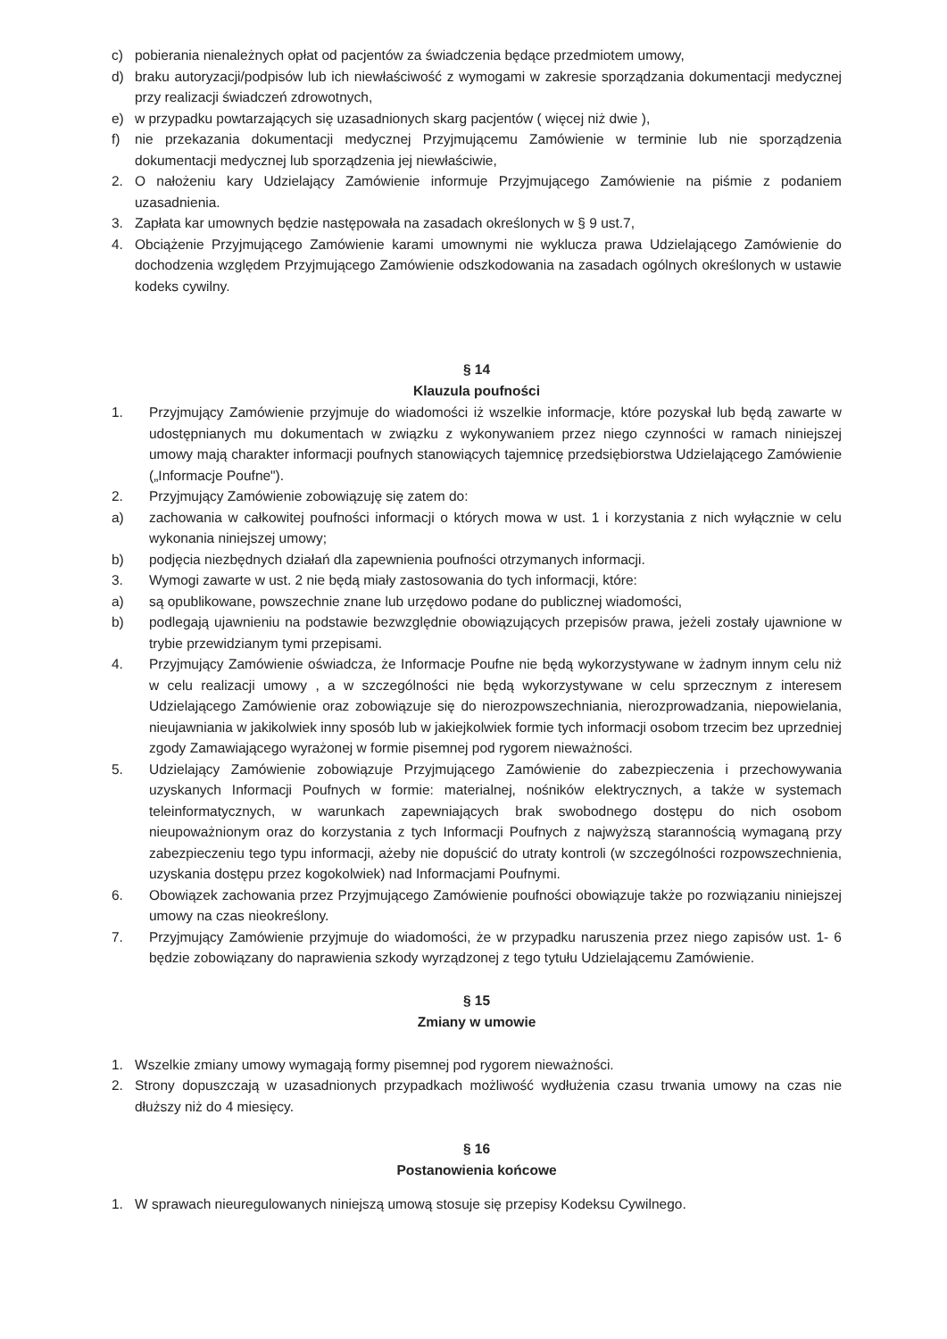c) pobierania nienależnych opłat od pacjentów za świadczenia będące przedmiotem umowy,
d) braku autoryzacji/podpisów lub ich niewłaściwość z wymogami w zakresie sporządzania dokumentacji medycznej przy realizacji świadczeń zdrowotnych,
e) w przypadku powtarzających się uzasadnionych skarg pacjentów ( więcej niż dwie ),
f) nie przekazania dokumentacji medycznej Przyjmującemu Zamówienie w terminie lub nie sporządzenia dokumentacji medycznej lub sporządzenia jej niewłaściwie,
2. O nałożeniu kary Udzielający Zamówienie informuje Przyjmującego Zamówienie na piśmie z podaniem uzasadnienia.
3. Zapłata kar umownych będzie następowała na zasadach określonych w § 9 ust.7,
4. Obciążenie Przyjmującego Zamówienie karami umownymi nie wyklucza prawa Udzielającego Zamówienie do dochodzenia względem Przyjmującego Zamówienie odszkodowania na zasadach ogólnych określonych w ustawie kodeks cywilny.
§ 14
Klauzula poufności
1. Przyjmujący Zamówienie przyjmuje do wiadomości iż wszelkie informacje, które pozyskał lub będą zawarte w udostępnianych mu dokumentach w związku z wykonywaniem przez niego czynności w ramach niniejszej umowy mają charakter informacji poufnych stanowiących tajemnicę przedsiębiorstwa Udzielającego Zamówienie („Informacje Poufne").
2. Przyjmujący Zamówienie zobowiązuję się zatem do:
a) zachowania w całkowitej poufności informacji o których mowa w ust. 1 i korzystania z nich wyłącznie w celu wykonania niniejszej umowy;
b) podjęcia niezbędnych działań dla zapewnienia poufności otrzymanych informacji.
3. Wymogi zawarte w ust. 2 nie będą miały zastosowania do tych informacji, które:
a) są opublikowane, powszechnie znane lub urzędowo podane do publicznej wiadomości,
b) podlegają ujawnieniu na podstawie bezwzględnie obowiązujących przepisów prawa, jeżeli zostały ujawnione w trybie przewidzianym tymi przepisami.
4. Przyjmujący Zamówienie oświadcza, że Informacje Poufne nie będą wykorzystywane w żadnym innym celu niż w celu realizacji umowy , a w szczególności nie będą wykorzystywane w celu sprzecznym z interesem Udzielającego Zamówienie oraz zobowiązuje się do nierozpowszechniania, nierozprowadzania, niepowielania, nieujawniania w jakikolwiek inny sposób lub w jakiejkolwiek formie tych informacji osobom trzecim bez uprzedniej zgody Zamawiającego wyrażonej w formie pisemnej pod rygorem nieważności.
5. Udzielający Zamówienie zobowiązuje Przyjmującego Zamówienie do zabezpieczenia i przechowywania uzyskanych Informacji Poufnych w formie: materialnej, nośników elektrycznych, a także w systemach teleinformatycznych, w warunkach zapewniających brak swobodnego dostępu do nich osobom nieupoważnionym oraz do korzystania z tych Informacji Poufnych z najwyższą starannością wymaganą przy zabezpieczeniu tego typu informacji, ażeby nie dopuścić do utraty kontroli (w szczególności rozpowszechnienia, uzyskania dostępu przez kogokolwiek) nad Informacjami Poufnymi.
6. Obowiązek zachowania przez Przyjmującego Zamówienie poufności obowiązuje także po rozwiązaniu niniejszej umowy na czas nieokreślony.
7. Przyjmujący Zamówienie przyjmuje do wiadomości, że w przypadku naruszenia przez niego zapisów ust. 1- 6 będzie zobowiązany do naprawienia szkody wyrządzonej z tego tytułu Udzielającemu Zamówienie.
§ 15
Zmiany w umowie
1. Wszelkie zmiany umowy wymagają formy pisemnej pod rygorem nieważności.
2. Strony dopuszczają w uzasadnionych przypadkach możliwość wydłużenia czasu trwania umowy na czas nie dłuższy niż do 4 miesięcy.
§ 16
Postanowienia końcowe
1. W sprawach nieuregulowanych niniejszą umową stosuje się przepisy Kodeksu Cywilnego.